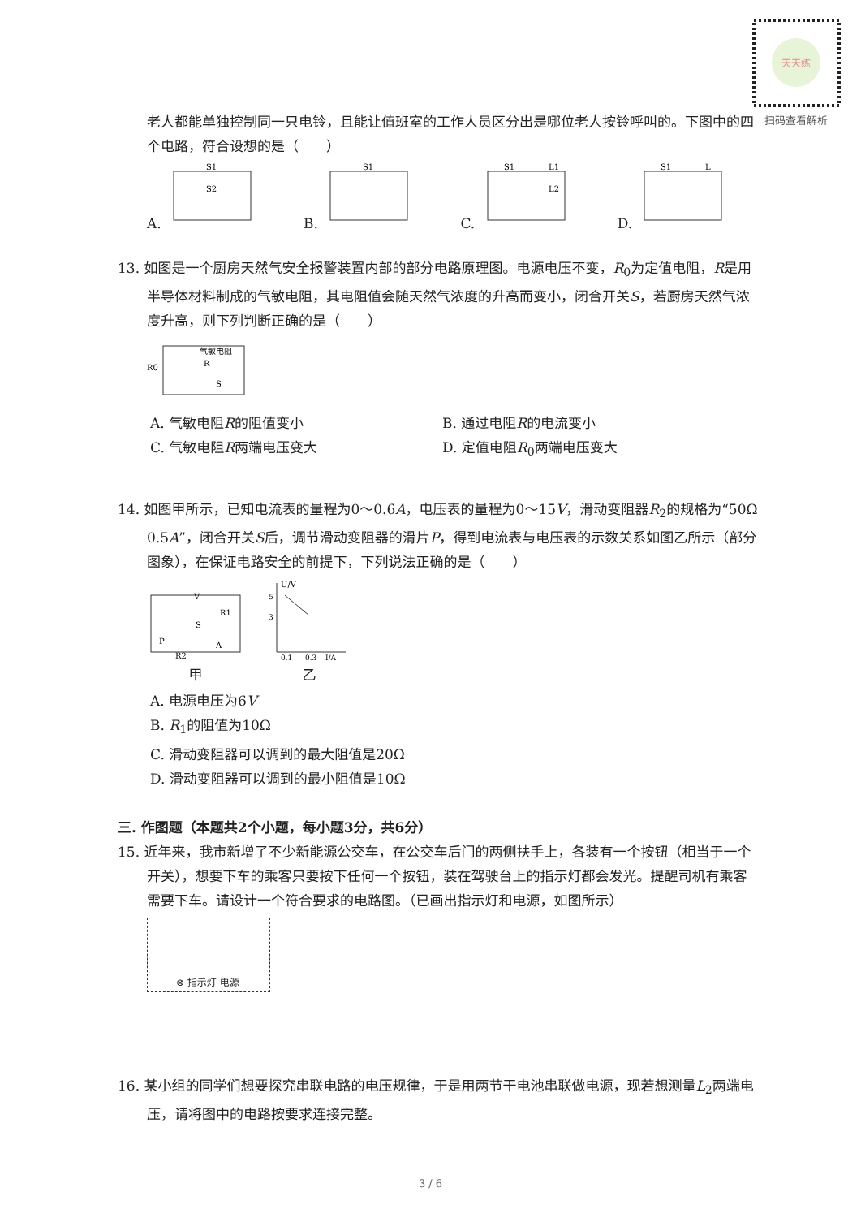天天练
扫码查看解析
老人都能单独控制同一只电铃，且能让值班室的工作人员区分出是哪位老人按铃呼叫的。下图中的四个电路，符合设想的是（　　）
A.
S1
S2
B.
S1
C.
S1
L1
L2
D.
S1
L
13. 如图是一个厨房天然气安全报警装置内部的部分电路原理图。电源电压不变，R<sub>0</sub>为定值电阻，R是用半导体材料制成的气敏电阻，其电阻值会随天然气浓度的升高而变小，闭合开关S，若厨房天然气浓度升高，则下列判断正确的是（　　）
气敏电阻
R
R0
S
A. 气敏电阻R的阻值变小
B. 通过电阻R的电流变小
C. 气敏电阻R两端电压变大
D. 定值电阻R<sub>0</sub>两端电压变大
14. 如图甲所示，已知电流表的量程为0～0.6A，电压表的量程为0～15V，滑动变阻器R<sub>2</sub>的规格为“50Ω 0.5A”，闭合开关S后，调节滑动变阻器的滑片P，得到电流表与电压表的示数关系如图乙所示（部分图象），在保证电路安全的前提下，下列说法正确的是（　　）
V
R1
S
P
R2
A
甲
U/V
5
3
0.1
0.3
I/A
乙
A. 电源电压为6V
B. R<sub>1</sub>的阻值为10Ω
C. 滑动变阻器可以调到的最大阻值是20Ω
D. 滑动变阻器可以调到的最小阻值是10Ω
三. 作图题（本题共2个小题，每小题3分，共6分）
15. 近年来，我市新增了不少新能源公交车，在公交车后门的两侧扶手上，各装有一个按钮（相当于一个开关），想要下车的乘客只要按下任何一个按钮，装在驾驶台上的指示灯都会发光。提醒司机有乘客需要下车。请设计一个符合要求的电路图。（已画出指示灯和电源，如图所示）
⊗ 指示灯 电源
16. 某小组的同学们想要探究串联电路的电压规律，于是用两节干电池串联做电源，现若想测量L<sub>2</sub>两端电压，请将图中的电路按要求连接完整。
3 / 6